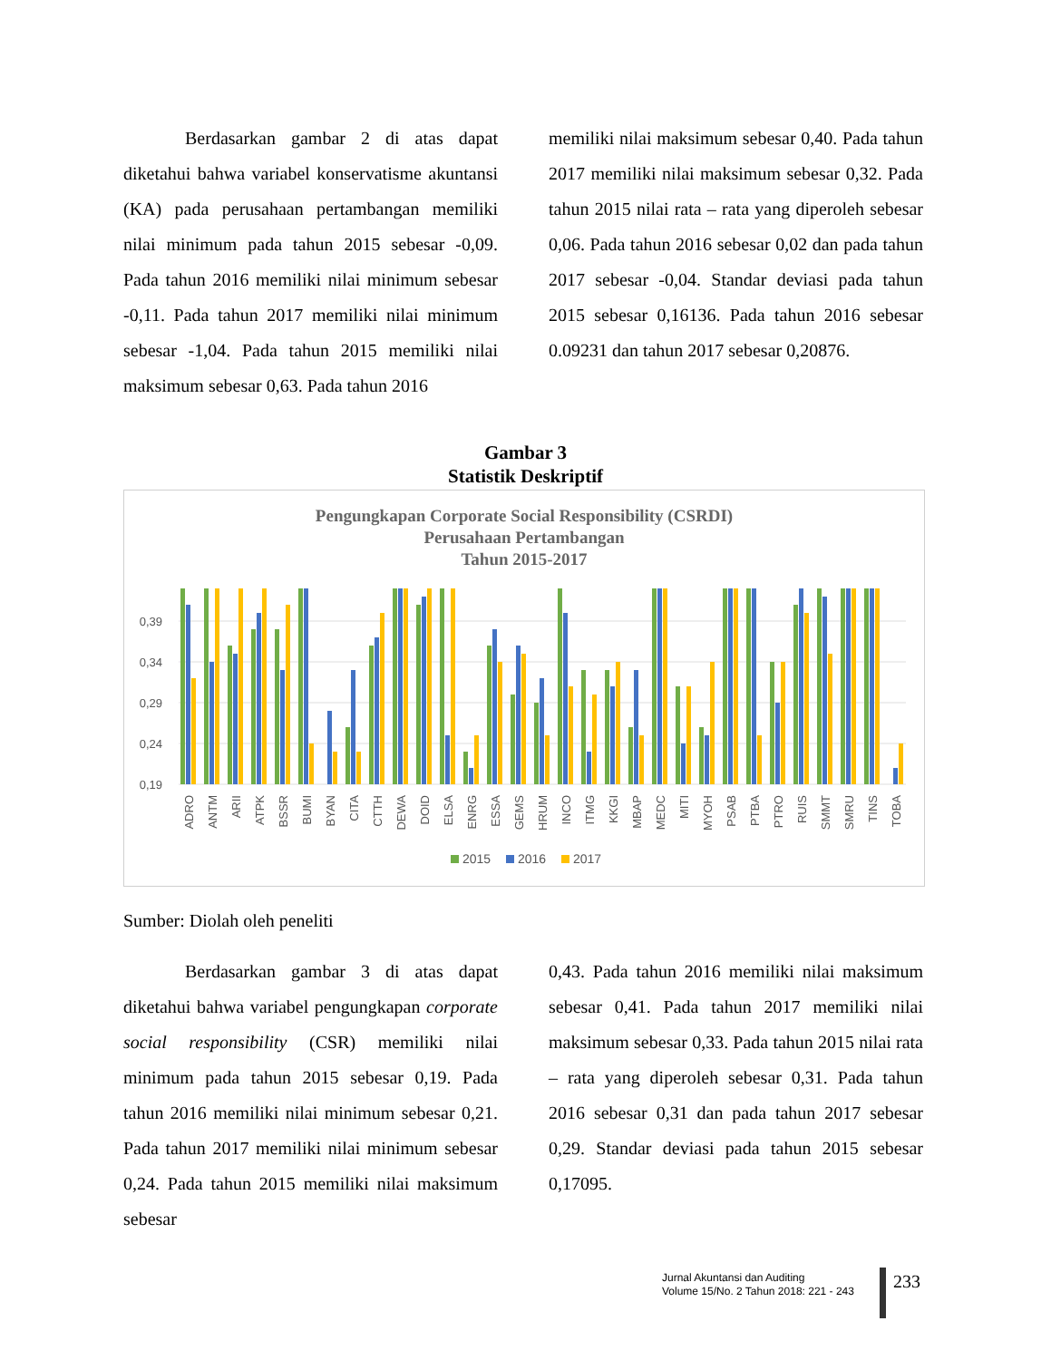Berdasarkan gambar 2 di atas dapat diketahui bahwa variabel konservatisme akuntansi (KA) pada perusahaan pertambangan memiliki nilai minimum pada tahun 2015 sebesar -0,09. Pada tahun 2016 memiliki nilai minimum sebesar -0,11. Pada tahun 2017 memiliki nilai minimum sebesar -1,04. Pada tahun 2015 memiliki nilai maksimum sebesar 0,63. Pada tahun 2016
memiliki nilai maksimum sebesar 0,40. Pada tahun 2017 memiliki nilai maksimum sebesar 0,32. Pada tahun 2015 nilai rata – rata yang diperoleh sebesar 0,06. Pada tahun 2016 sebesar 0,02 dan pada tahun 2017 sebesar -0,04. Standar deviasi pada tahun 2015 sebesar 0,16136. Pada tahun 2016 sebesar 0.09231 dan tahun 2017 sebesar 0,20876.
Gambar 3
Statistik Deskriptif
Pengungkapan Corporate Social Responsibility (CSRDI)
Perusahaan Pertambangan
Tahun 2015-2017
0,39
0,34
0,29
0,24
0,19
ADRO
ANTM
ARII
ATPK
BSSR
BUMI
BYAN
CITA
CTTH
DEWA
DOID
ELSA
ENRG
ESSA
GEMS
HRUM
INCO
ITMG
KKGI
MBAP
MEDC
MITI
MYOH
PSAB
PTBA
PTRO
RUIS
SMMT
SMRU
TINS
TOBA
2015
2016
2017
Sumber: Diolah oleh peneliti
Berdasarkan gambar 3 di atas dapat diketahui bahwa variabel pengungkapan corporate social responsibility (CSR) memiliki nilai minimum pada tahun 2015 sebesar 0,19. Pada tahun 2016 memiliki nilai minimum sebesar 0,21. Pada tahun 2017 memiliki nilai minimum sebesar 0,24. Pada tahun 2015 memiliki nilai maksimum sebesar
0,43. Pada tahun 2016 memiliki nilai maksimum sebesar 0,41. Pada tahun 2017 memiliki nilai maksimum sebesar 0,33. Pada tahun 2015 nilai rata – rata yang diperoleh sebesar 0,31. Pada tahun 2016 sebesar 0,31 dan pada tahun 2017 sebesar 0,29. Standar deviasi pada tahun 2015 sebesar 0,17095.
Jurnal Akuntansi dan Auditing
Volume 15/No. 2 Tahun 2018: 221 - 243
233